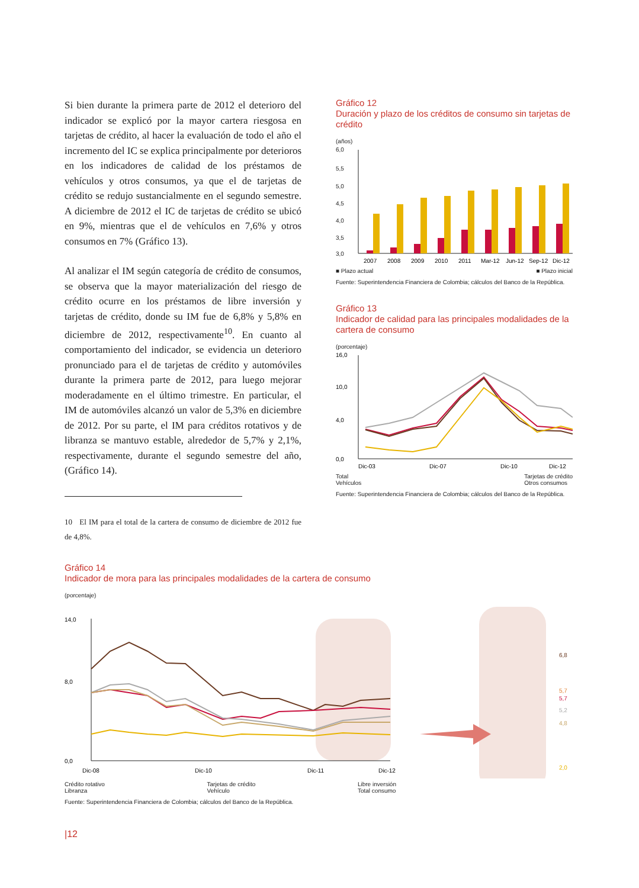Si bien durante la primera parte de 2012 el deterioro del indicador se explicó por la mayor cartera riesgosa en tarjetas de crédito, al hacer la evaluación de todo el año el incremento del IC se explica principalmente por deterioros en los indicadores de calidad de los préstamos de vehículos y otros consumos, ya que el de tarjetas de crédito se redujo sustancialmente en el segundo semestre. A diciembre de 2012 el IC de tarjetas de crédito se ubicó en 9%, mientras que el de vehículos en 7,6% y otros consumos en 7% (Gráfico 13).
Al analizar el IM según categoría de crédito de consumos, se observa que la mayor materialización del riesgo de crédito ocurre en los préstamos de libre inversión y tarjetas de crédito, donde su IM fue de 6,8% y 5,8% en diciembre de 2012, respectivamente<sup>10</sup>. En cuanto al comportamiento del indicador, se evidencia un deterioro pronunciado para el de tarjetas de crédito y automóviles durante la primera parte de 2012, para luego mejorar moderadamente en el último trimestre. En particular, el IM de automóviles alcanzó un valor de 5,3% en diciembre de 2012. Por su parte, el IM para créditos rotativos y de libranza se mantuvo estable, alrededor de 5,7% y 2,1%, respectivamente, durante el segundo semestre del año, (Gráfico 14).
10 El IM para el total de la cartera de consumo de diciembre de 2012 fue de 4,8%.
Gráfico 12
Duración y plazo de los créditos de consumo sin tarjetas de crédito
(años)
6,0
5,5
5,0
4,5
4,0
3,5
3,0
2007
2008
2009
2010
2011
Mar-12
Jun-12
Sep-12
Dic-12
■ Plazo actual ■ Plazo inicial
Fuente: Superintendencia Financiera de Colombia; cálculos del Banco de la República.
Gráfico 13
Indicador de calidad para las principales modalidades de la cartera de consumo
(porcentaje)
16,0
10,0
4,0
0,0
Dic-03
Dic-07
Dic-10
Dic-12
Total
Vehículos Tarjetas de crédito
Otros consumos
Fuente: Superintendencia Financiera de Colombia; cálculos del Banco de la República.
Gráfico 14
Indicador de mora para las principales modalidades de la cartera de consumo
(porcentaje)
14,0
8,0
0,0
Dic-08
Dic-10
Dic-11
Dic-12
6,8
5,7
5,7
5,2
4,8
2,0
Crédito rotativo
Libranza Tarjetas de crédito
Vehículo Libre inversión
Total consumo
Fuente: Superintendencia Financiera de Colombia; cálculos del Banco de la República.
|12